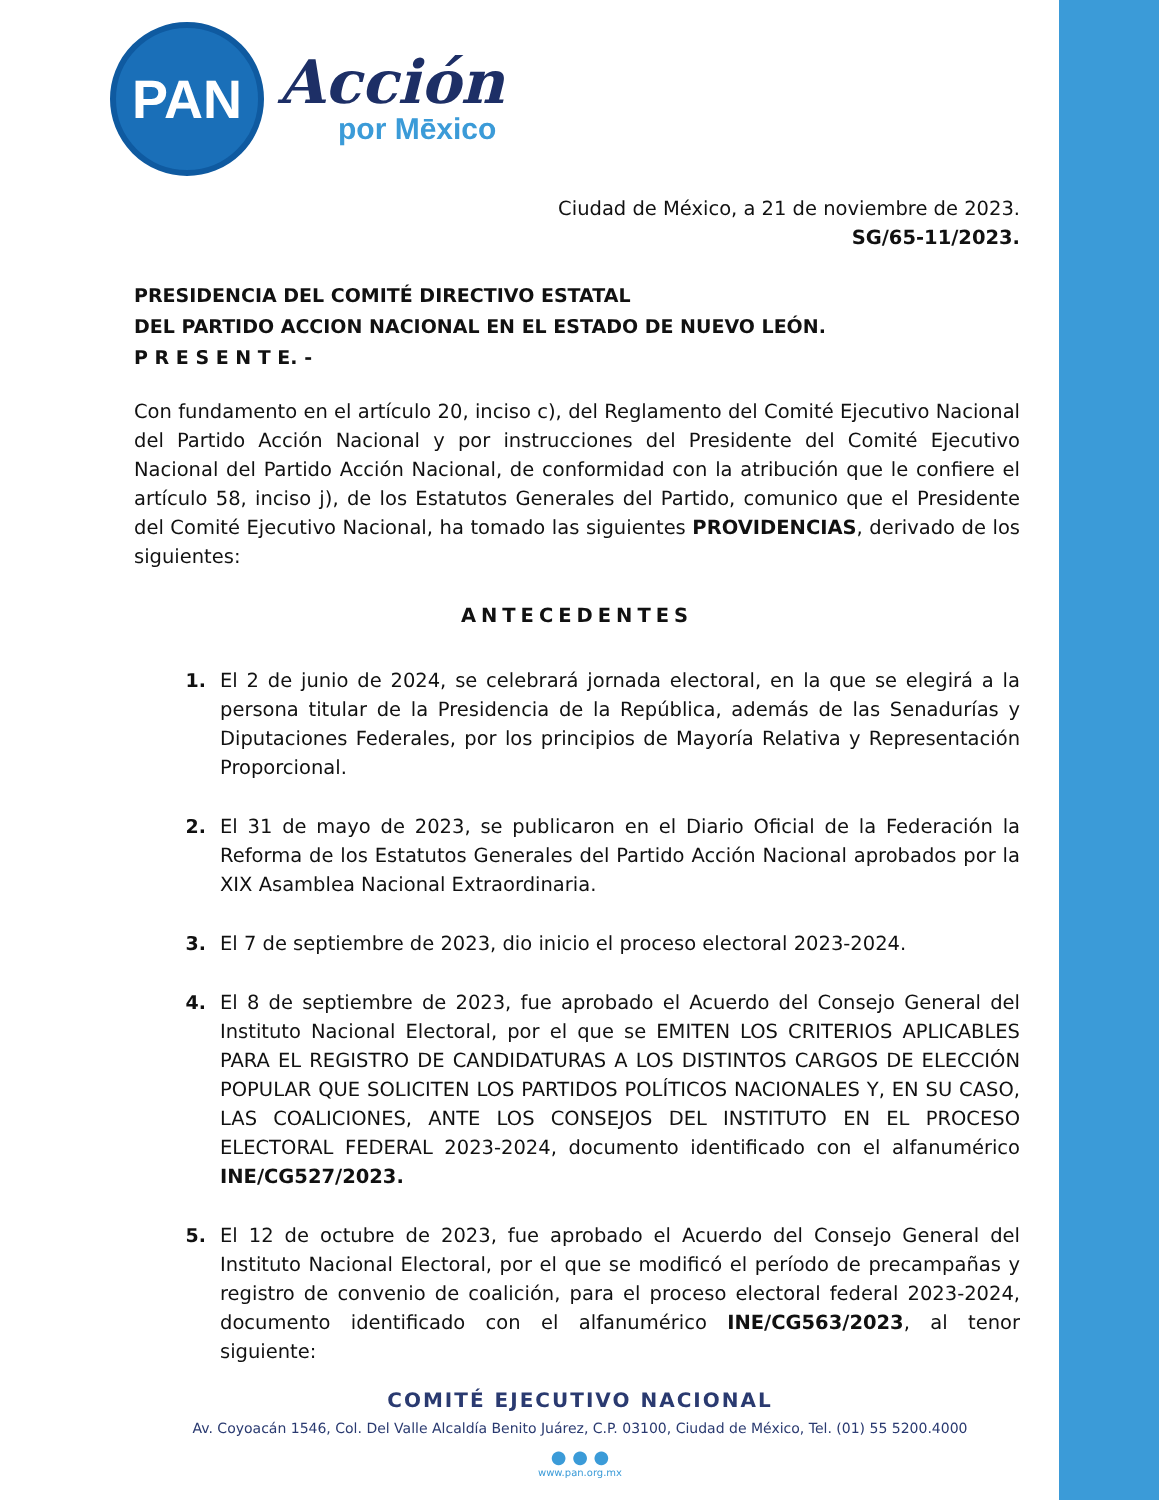PAN
Acción
por Mēxico
Ciudad de México, a 21 de noviembre de 2023.
SG/65-11/2023.
PRESIDENCIA DEL COMITÉ DIRECTIVO ESTATAL
DEL PARTIDO ACCION NACIONAL EN EL ESTADO DE NUEVO LEÓN.
P R E S E N T E. -
Con fundamento en el artículo 20, inciso c), del Reglamento del Comité Ejecutivo Nacional del Partido Acción Nacional y por instrucciones del Presidente del Comité Ejecutivo Nacional del Partido Acción Nacional, de conformidad con la atribución que le confiere el artículo 58, inciso j), de los Estatutos Generales del Partido, comunico que el Presidente del Comité Ejecutivo Nacional, ha tomado las siguientes PROVIDENCIAS, derivado de los siguientes:
ANTECEDENTES
1. El 2 de junio de 2024, se celebrará jornada electoral, en la que se elegirá a la persona titular de la Presidencia de la República, además de las Senadurías y Diputaciones Federales, por los principios de Mayoría Relativa y Representación Proporcional.
2. El 31 de mayo de 2023, se publicaron en el Diario Oficial de la Federación la Reforma de los Estatutos Generales del Partido Acción Nacional aprobados por la XIX Asamblea Nacional Extraordinaria.
3. El 7 de septiembre de 2023, dio inicio el proceso electoral 2023-2024.
4. El 8 de septiembre de 2023, fue aprobado el Acuerdo del Consejo General del Instituto Nacional Electoral, por el que se EMITEN LOS CRITERIOS APLICABLES PARA EL REGISTRO DE CANDIDATURAS A LOS DISTINTOS CARGOS DE ELECCIÓN POPULAR QUE SOLICITEN LOS PARTIDOS POLÍTICOS NACIONALES Y, EN SU CASO, LAS COALICIONES, ANTE LOS CONSEJOS DEL INSTITUTO EN EL PROCESO ELECTORAL FEDERAL 2023-2024, documento identificado con el alfanumérico INE/CG527/2023.
5. El 12 de octubre de 2023, fue aprobado el Acuerdo del Consejo General del Instituto Nacional Electoral, por el que se modificó el período de precampañas y registro de convenio de coalición, para el proceso electoral federal 2023-2024, documento identificado con el alfanumérico INE/CG563/2023, al tenor siguiente:
COMITÉ EJECUTIVO NACIONAL
Av. Coyoacán 1546, Col. Del Valle Alcaldía Benito Juárez, C.P. 03100, Ciudad de México, Tel. (01) 55 5200.4000
● ● ●
www.pan.org.mx